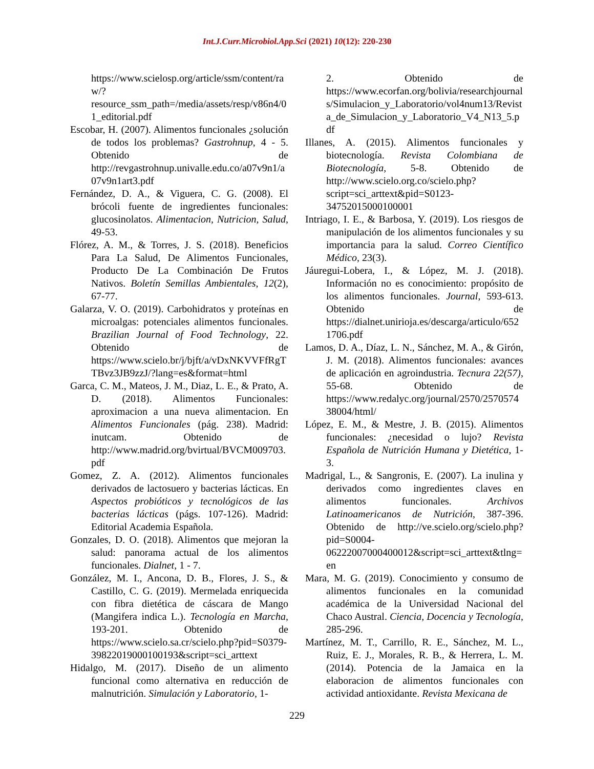Int.J.Curr.Microbiol.App.Sci (2021) 10(12): 220-230
https://www.scielosp.org/article/ssm/content/raw/?resource_ssm_path=/media/assets/resp/v86n4/01_editorial.pdf
Escobar, H. (2007). Alimentos funcionales ¿solución de todos los problemas? Gastrohnup, 4 - 5. Obtenido de http://revgastrohnup.univalle.edu.co/a07v9n1/a07v9n1art3.pdf
Fernández, D. A., & Viguera, C. G. (2008). El brócoli fuente de ingredientes funcionales: glucosinolatos. Alimentacion, Nutricion, Salud, 49-53.
Flórez, A. M., & Torres, J. S. (2018). Beneficios Para La Salud, De Alimentos Funcionales, Producto De La Combinación De Frutos Nativos. Boletín Semillas Ambientales, 12(2), 67-77.
Galarza, V. O. (2019). Carbohidratos y proteínas en microalgas: potenciales alimentos funcionales. Brazilian Journal of Food Technology, 22. Obtenido de https://www.scielo.br/j/bjft/a/vDxNKVVFfRgTTBvz3JB9zzJ/?lang=es&format=html
Garca, C. M., Mateos, J. M., Diaz, L. E., & Prato, A. D. (2018). Alimentos Funcionales: aproximacion a una nueva alimentacion. En Alimentos Funcionales (pág. 238). Madrid: inutcam. Obtenido de http://www.madrid.org/bvirtual/BVCM009703.pdf
Gomez, Z. A. (2012). Alimentos funcionales derivados de lactosuero y bacterias lácticas. En Aspectos probióticos y tecnológicos de las bacterias lácticas (págs. 107-126). Madrid: Editorial Academia Española.
Gonzales, D. O. (2018). Alimentos que mejoran la salud: panorama actual de los alimentos funcionales. Dialnet, 1 - 7.
González, M. I., Ancona, D. B., Flores, J. S., & Castillo, C. G. (2019). Mermelada enriquecida con fibra dietética de cáscara de Mango (Mangifera indica L.). Tecnología en Marcha, 193-201. Obtenido de https://www.scielo.sa.cr/scielo.php?pid=S0379-39822019000100193&script=sci_arttext
Hidalgo, M. (2017). Diseño de un alimento funcional como alternativa en reducción de malnutrición. Simulación y Laboratorio, 1-
2. Obtenido de https://www.ecorfan.org/bolivia/researchjournals/Simulacion_y_Laboratorio/vol4num13/Revista_de_Simulacion_y_Laboratorio_V4_N13_5.pdf
Illanes, A. (2015). Alimentos funcionales y biotecnología. Revista Colombiana de Biotecnología, 5-8. Obtenido de http://www.scielo.org.co/scielo.php?script=sci_arttext&pid=S0123-34752015000100001
Intriago, I. E., & Barbosa, Y. (2019). Los riesgos de manipulación de los alimentos funcionales y su importancia para la salud. Correo Científico Médico, 23(3).
Jáuregui-Lobera, I., & López, M. J. (2018). Información no es conocimiento: propósito de los alimentos funcionales. Journal, 593-613. Obtenido de https://dialnet.unirioja.es/descarga/articulo/6521706.pdf
Lamos, D. A., Díaz, L. N., Sánchez, M. A., & Girón, J. M. (2018). Alimentos funcionales: avances de aplicación en agroindustria. Tecnura 22(57), 55-68. Obtenido de https://www.redalyc.org/journal/2570/257057438004/html/
López, E. M., & Mestre, J. B. (2015). Alimentos funcionales: ¿necesidad o lujo? Revista Española de Nutrición Humana y Dietética, 1-3.
Madrigal, L., & Sangronis, E. (2007). La inulina y derivados como ingredientes claves en alimentos funcionales. Archivos Latinoamericanos de Nutrición, 387-396. Obtenido de http://ve.scielo.org/scielo.php?pid=S0004-06222007000400012&script=sci_arttext&tlng=en
Mara, M. G. (2019). Conocimiento y consumo de alimentos funcionales en la comunidad académica de la Universidad Nacional del Chaco Austral. Ciencia, Docencia y Tecnología, 285-296.
Martínez, M. T., Carrillo, R. E., Sánchez, M. L., Ruiz, E. J., Morales, R. B., & Herrera, L. M. (2014). Potencia de la Jamaica en la elaboracion de alimentos funcionales con actividad antioxidante. Revista Mexicana de
229